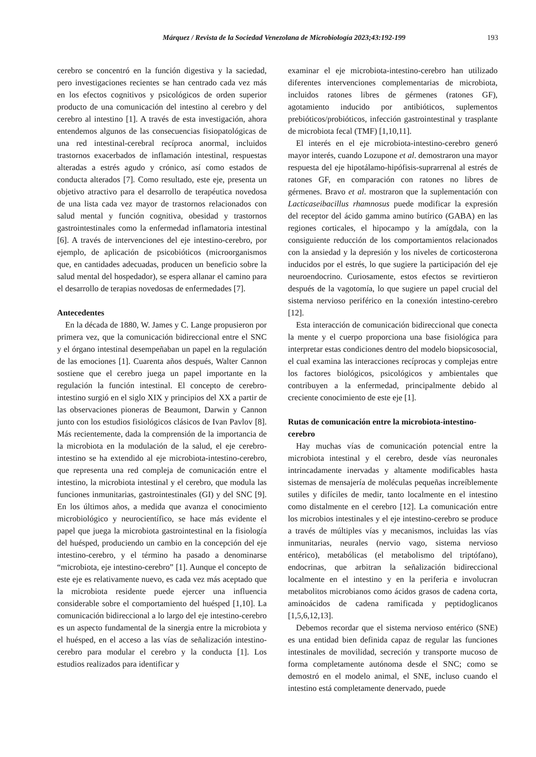Márquez / Revista de la Sociedad Venezolana de Microbiología 2023;43:192-199 193
cerebro se concentró en la función digestiva y la saciedad, pero investigaciones recientes se han centrado cada vez más en los efectos cognitivos y psicológicos de orden superior producto de una comunicación del intestino al cerebro y del cerebro al intestino [1]. A través de esta investigación, ahora entendemos algunos de las consecuencias fisiopatológicas de una red intestinal-cerebral recíproca anormal, incluidos trastornos exacerbados de inflamación intestinal, respuestas alteradas a estrés agudo y crónico, así como estados de conducta alterados [7]. Como resultado, este eje, presenta un objetivo atractivo para el desarrollo de terapéutica novedosa de una lista cada vez mayor de trastornos relacionados con salud mental y función cognitiva, obesidad y trastornos gastrointestinales como la enfermedad inflamatoria intestinal [6]. A través de intervenciones del eje intestino-cerebro, por ejemplo, de aplicación de psicobióticos (microorganismos que, en cantidades adecuadas, producen un beneficio sobre la salud mental del hospedador), se espera allanar el camino para el desarrollo de terapias novedosas de enfermedades [7].
Antecedentes
En la década de 1880, W. James y C. Lange propusieron por primera vez, que la comunicación bidireccional entre el SNC y el órgano intestinal desempeñaban un papel en la regulación de las emociones [1]. Cuarenta años después, Walter Cannon sostiene que el cerebro juega un papel importante en la regulación la función intestinal. El concepto de cerebro-intestino surgió en el siglo XIX y principios del XX a partir de las observaciones pioneras de Beaumont, Darwin y Cannon junto con los estudios fisiológicos clásicos de Ivan Pavlov [8]. Más recientemente, dada la comprensión de la importancia de la microbiota en la modulación de la salud, el eje cerebro-intestino se ha extendido al eje microbiota-intestino-cerebro, que representa una red compleja de comunicación entre el intestino, la microbiota intestinal y el cerebro, que modula las funciones inmunitarias, gastrointestinales (GI) y del SNC [9]. En los últimos años, a medida que avanza el conocimiento microbiológico y neurocientífico, se hace más evidente el papel que juega la microbiota gastrointestinal en la fisiología del huésped, produciendo un cambio en la concepción del eje intestino-cerebro, y el término ha pasado a denominarse “microbiota, eje intestino-cerebro” [1]. Aunque el concepto de este eje es relativamente nuevo, es cada vez más aceptado que la microbiota residente puede ejercer una influencia considerable sobre el comportamiento del huésped [1,10]. La comunicación bidireccional a lo largo del eje intestino-cerebro es un aspecto fundamental de la sinergia entre la microbiota y el huésped, en el acceso a las vías de señalización intestino-cerebro para modular el cerebro y la conducta [1]. Los estudios realizados para identificar y
examinar el eje microbiota-intestino-cerebro han utilizado diferentes intervenciones complementarias de microbiota, incluidos ratones libres de gérmenes (ratones GF), agotamiento inducido por antibióticos, suplementos prebióticos/probióticos, infección gastrointestinal y trasplante de microbiota fecal (TMF) [1,10,11].
El interés en el eje microbiota-intestino-cerebro generó mayor interés, cuando Lozupone et al. demostraron una mayor respuesta del eje hipotálamo-hipófisis-suprarrenal al estrés de ratones GF, en comparación con ratones no libres de gérmenes. Bravo et al. mostraron que la suplementación con Lacticaseibacillus rhamnosus puede modificar la expresión del receptor del ácido gamma amino butírico (GABA) en las regiones corticales, el hipocampo y la amígdala, con la consiguiente reducción de los comportamientos relacionados con la ansiedad y la depresión y los niveles de corticosterona inducidos por el estrés, lo que sugiere la participación del eje neuroendocrino. Curiosamente, estos efectos se revirtieron después de la vagotomía, lo que sugiere un papel crucial del sistema nervioso periférico en la conexión intestino-cerebro [12].
Esta interacción de comunicación bidireccional que conecta la mente y el cuerpo proporciona una base fisiológica para interpretar estas condiciones dentro del modelo biopsicosocial, el cual examina las interacciones recíprocas y complejas entre los factores biológicos, psicológicos y ambientales que contribuyen a la enfermedad, principalmente debido al creciente conocimiento de este eje [1].
Rutas de comunicación entre la microbiota-intestino-cerebro
Hay muchas vías de comunicación potencial entre la microbiota intestinal y el cerebro, desde vías neuronales intrincadamente inervadas y altamente modificables hasta sistemas de mensajería de moléculas pequeñas increíblemente sutiles y difíciles de medir, tanto localmente en el intestino como distalmente en el cerebro [12]. La comunicación entre los microbios intestinales y el eje intestino-cerebro se produce a través de múltiples vías y mecanismos, incluidas las vías inmunitarias, neurales (nervio vago, sistema nervioso entérico), metabólicas (el metabolismo del triptófano), endocrinas, que arbitran la señalización bidireccional localmente en el intestino y en la periferia e involucran metabolitos microbianos como ácidos grasos de cadena corta, aminoácidos de cadena ramificada y peptidoglicanos [1,5,6,12,13].
Debemos recordar que el sistema nervioso entérico (SNE) es una entidad bien definida capaz de regular las funciones intestinales de movilidad, secreción y transporte mucoso de forma completamente autónoma desde el SNC; como se demostró en el modelo animal, el SNE, incluso cuando el intestino está completamente denervado, puede